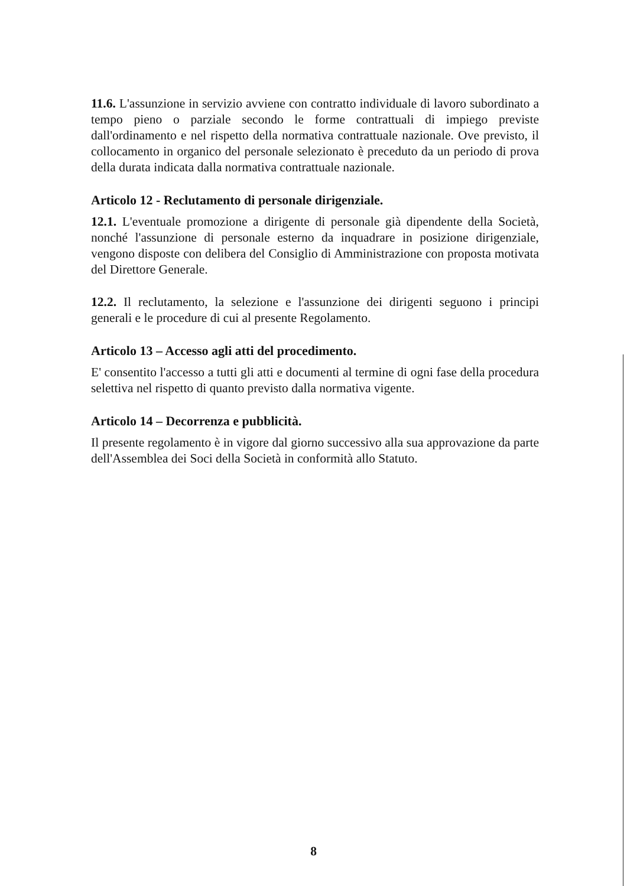11.6. L'assunzione in servizio avviene con contratto individuale di lavoro subordinato a tempo pieno o parziale secondo le forme contrattuali di impiego previste dall'ordinamento e nel rispetto della normativa contrattuale nazionale. Ove previsto, il collocamento in organico del personale selezionato è preceduto da un periodo di prova della durata indicata dalla normativa contrattuale nazionale.
Articolo 12 - Reclutamento di personale dirigenziale.
12.1. L'eventuale promozione a dirigente di personale già dipendente della Società, nonché l'assunzione di personale esterno da inquadrare in posizione dirigenziale, vengono disposte con delibera del Consiglio di Amministrazione con proposta motivata del Direttore Generale.
12.2. Il reclutamento, la selezione e l'assunzione dei dirigenti seguono i principi generali e le procedure di cui al presente Regolamento.
Articolo 13 – Accesso agli atti del procedimento.
E' consentito l'accesso a tutti gli atti e documenti al termine di ogni fase della procedura selettiva nel rispetto di quanto previsto dalla normativa vigente.
Articolo 14 – Decorrenza e pubblicità.
Il presente regolamento è in vigore dal giorno successivo alla sua approvazione da parte dell'Assemblea dei Soci della Società in conformità allo Statuto.
8